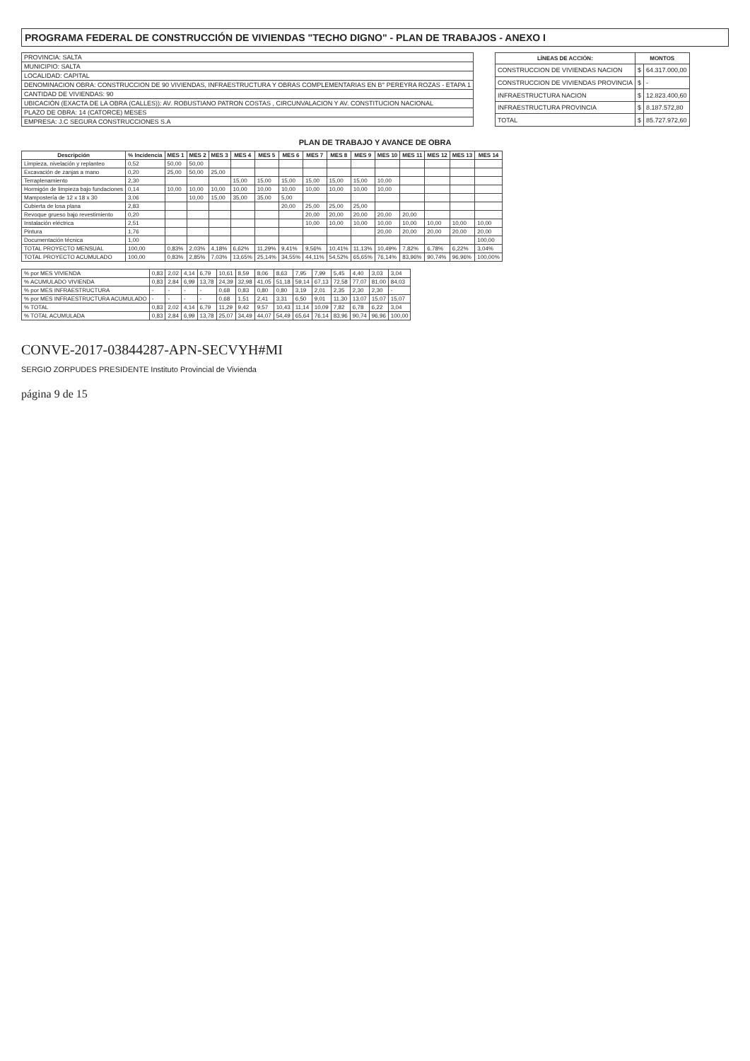PROGRAMA FEDERAL DE CONSTRUCCIÓN DE VIVIENDAS "TECHO DIGNO" - PLAN DE TRABAJOS - ANEXO I
| PROVINCIA: SALTA |
| MUNICIPIO: SALTA |
| LOCALIDAD: CAPITAL |
| DENOMINACION OBRA: CONSTRUCCION DE 90 VIVIENDAS, INFRAESTRUCTURA Y OBRAS COMPLEMENTARIAS EN B° PEREYRA ROZAS - ETAPA 1 |
| CANTIDAD DE VIVIENDAS: 90 |
| UBICACIÓN (EXACTA DE LA OBRA (CALLES)): AV. ROBUSTIANO PATRON COSTAS , CIRCUNVALACION Y AV. CONSTITUCION NACIONAL |
| PLAZO DE OBRA: 14 (CATORCE) MESES |
| EMPRESA: J.C SEGURA CONSTRUCCIONES S.A |
| LÍNEAS DE ACCIÓN: | MONTOS | |
| --- | --- | --- |
| CONSTRUCCION DE VIVIENDAS NACION | $ | 64.317.000,00 |
| CONSTRUCCION DE VIVIENDAS PROVINCIA | $ | - |
| INFRAESTRUCTURA NACION | $ | 12.823.400,60 |
| INFRAESTRUCTURA PROVINCIA | $ | 8.187.572,80 |
| TOTAL | $ | 85.727.972,60 |
PLAN DE TRABAJO Y AVANCE DE OBRA
| Descripción | % Incidencia | MES 1 | MES 2 | MES 3 | MES 4 | MES 5 | MES 6 | MES 7 | MES 8 | MES 9 | MES 10 | MES 11 | MES 12 | MES 13 | MES 14 |
| --- | --- | --- | --- | --- | --- | --- | --- | --- | --- | --- | --- | --- | --- | --- | --- |
| Limpieza, nivelación y replanteo | 0,52 | 50,00 | 50,00 | | | | | | | | | | | | |
| Excavación de zanjas a mano | 0,20 | 25,00 | 50,00 | 25,00 | | | | | | | | | | | |
| Terraplenamiento | 2,30 | | | | 15,00 | 15,00 | 15,00 | 15,00 | 15,00 | 15,00 | 10,00 | | | | |
| Hormigón de limpieza bajo fundaciones | 0,14 | 10,00 | 10,00 | 10,00 | 10,00 | 10,00 | 10,00 | 10,00 | 10,00 | 10,00 | 10,00 | | | | |
| Mampostería de 12 x 18 x 30 | 3,06 | | 10,00 | 15,00 | 35,00 | 35,00 | 5,00 | | | | | | | | |
| Cubierta de losa plana | 2,83 | | | | | | 20,00 | 25,00 | 25,00 | 25,00 | | | | | |
| Revoque grueso bajo revestimiento | 0,20 | | | | | | | 20,00 | 20,00 | 20,00 | 20,00 | 20,00 | | | |
| Instalación eléctrica | 2,51 | | | | | | | 10,00 | 10,00 | 10,00 | 10,00 | 10,00 | 10,00 | 10,00 | 10,00 |
| Pintura | 1,76 | | | | | | | | | | 20,00 | 20,00 | 20,00 | 20,00 | 20,00 |
| Documentación técnica | 1,00 | | | | | | | | | | | | | | 100,00 |
| TOTAL PROYECTO MENSUAL | 100,00 | 0,83% | 2,03% | 4,18% | 6,62% | 11,29% | 9,41% | 9,56% | 10,41% | 11,13% | 10,49% | 7,82% | 6,78% | 6,22% | 3,04% |
| TOTAL PROYECTO ACUMULADO | 100,00 | 0,83% | 2,85% | 7,03% | 13,65% | 25,14% | 34,55% | 44,11% | 54,52% | 65,65% | 76,14% | 83,96% | 90,74% | 96,96% | 100,00% |
| % por MES VIVIENDA | 0,83 | 2,02 | 4,14 | 6,79 | 10,61 | 8,59 | 8,06 | 8,63 | 7,95 | 7,99 | 5,45 | 4,40 | 3,03 | 3,04 |
| % ACUMULADO VIVIENDA | 0,83 | 2,84 | 6,99 | 13,78 | 24,39 | 32,98 | 41,05 | 51,18 | 59,14 | 67,13 | 72,58 | 77,07 | 81,00 | 84,03 |
| % por MES INFRAESTRUCTURA | - | - | - | - | 0,68 | 0,83 | 0,80 | 0,80 | 3,19 | 2,01 | 2,35 | 2,30 | 2,30 | - |
| % por MES INFRAESTRUCTURA ACUMULADO | - | - | - | - | 0,68 | 1,51 | 2,41 | 3,31 | 6,50 | 9,01 | 11,30 | 13,07 | 15,07 | 15,07 |
| % TOTAL | 0,83 | 2,02 | 4,14 | 6,79 | 11,29 | 9,42 | 9,57 | 10,43 | 11,14 | 10,09 | 7,82 | 6,78 | 6,22 | 3,04 |
| % TOTAL ACUMULADA | 0,83 | 2,84 | 6,99 | 13,78 | 25,07 | 34,49 | 44,07 | 54,49 | 65,64 | 76,14 | 83,96 | 90,74 | 96,96 | 100,00 |
CONVE-2017-03844287-APN-SECVYH#MI
SERGIO ZORPUDES PRESIDENTE Instituto Provincial de Vivienda
página 9 de 15